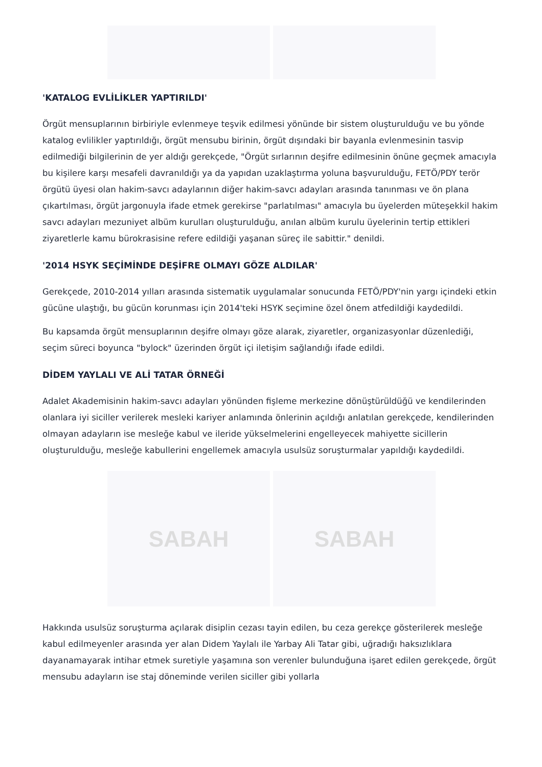'KATALOG EVLİLİKLER YAPTIRILDI'
Örgüt mensuplarının birbiriyle evlenmeye teşvik edilmesi yönünde bir sistem oluşturulduğu ve bu yönde katalog evlilikler yaptırıldığı, örgüt mensubu birinin, örgüt dışındaki bir bayanla evlenmesinin tasvip edilmediği bilgilerinin de yer aldığı gerekçede, "Örgüt sırlarının deşifre edilmesinin önüne geçmek amacıyla bu kişilere karşı mesafeli davranıldığı ya da yapıdan uzaklaştırma yoluna başvurulduğu, FETÖ/PDY terör örgütü üyesi olan hakim-savcı adaylarının diğer hakim-savcı adayları arasında tanınması ve ön plana çıkartılması, örgüt jargonuyla ifade etmek gerekirse "parlatılması" amacıyla bu üyelerden müteşekkil hakim savcı adayları mezuniyet albüm kurulları oluşturulduğu, anılan albüm kurulu üyelerinin tertip ettikleri ziyaretlerle kamu bürokrasisine refere edildiği yaşanan süreç ile sabittir." denildi.
'2014 HSYK SEÇİMİNDE DEŞİFRE OLMAYI GÖZE ALDILAR'
Gerekçede, 2010-2014 yılları arasında sistematik uygulamalar sonucunda FETÖ/PDY'nin yargı içindeki etkin gücüne ulaştığı, bu gücün korunması için 2014'teki HSYK seçimine özel önem atfedildiği kaydedildi.
Bu kapsamda örgüt mensuplarının deşifre olmayı göze alarak, ziyaretler, organizasyonlar düzenlediği, seçim süreci boyunca "bylock" üzerinden örgüt içi iletişim sağlandığı ifade edildi.
DİDEM YAYLALI VE ALİ TATAR ÖRNEĞİ
Adalet Akademisinin hakim-savcı adayları yönünden fişleme merkezine dönüştürüldüğü ve kendilerinden olanlara iyi siciller verilerek mesleki kariyer anlamında önlerinin açıldığı anlatılan gerekçede, kendilerinden olmayan adayların ise mesleğe kabul ve ileride yükselmelerini engelleyecek mahiyette sicillerin oluşturulduğu, mesleğe kabullerini engellemek amacıyla usulsüz soruşturmalar yapıldığı kaydedildi.
SABAH SABAH
Hakkında usulsüz soruşturma açılarak disiplin cezası tayin edilen, bu ceza gerekçe gösterilerek mesleğe kabul edilmeyenler arasında yer alan Didem Yaylalı ile Yarbay Ali Tatar gibi, uğradığı haksızlıklara dayanamayarak intihar etmek suretiyle yaşamına son verenler bulunduğuna işaret edilen gerekçede, örgüt mensubu adayların ise staj döneminde verilen siciller gibi yollarla